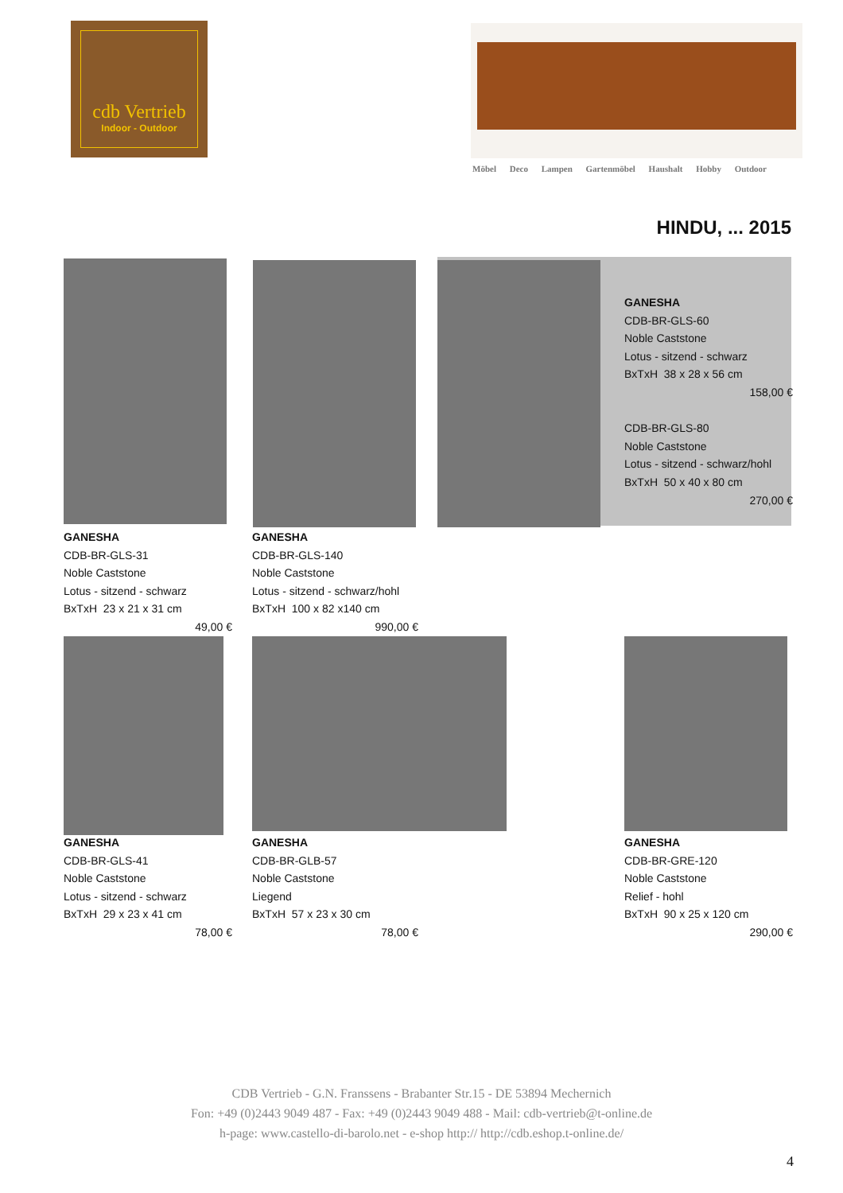cdb Vertrieb
Indoor - Outdoor
Möbel Deco Lampen Gartenmöbel Haushalt Hobby Outdoor
HINDU, ... 2015
GANESHA
CDB-BR-GLS-60
Noble Caststone
Lotus - sitzend - schwarz
BxTxH 38 x 28 x 56 cm
158,00 €
CDB-BR-GLS-80
Noble Caststone
Lotus - sitzend - schwarz/hohl
BxTxH 50 x 40 x 80 cm
270,00 €
GANESHA
CDB-BR-GLS-31
Noble Caststone
Lotus - sitzend - schwarz
BxTxH 23 x 21 x 31 cm
49,00 €
GANESHA
CDB-BR-GLS-140
Noble Caststone
Lotus - sitzend - schwarz/hohl
BxTxH 100 x 82 x140 cm
990,00 €
GANESHA
CDB-BR-GLS-41
Noble Caststone
Lotus - sitzend - schwarz
BxTxH 29 x 23 x 41 cm
78,00 €
GANESHA
CDB-BR-GLB-57
Noble Caststone
Liegend
BxTxH 57 x 23 x 30 cm
78,00 €
GANESHA
CDB-BR-GRE-120
Noble Caststone
Relief - hohl
BxTxH 90 x 25 x 120 cm
290,00 €
CDB Vertrieb - G.N. Franssens - Brabanter Str.15 - DE 53894 Mechernich
Fon: +49 (0)2443 9049 487 - Fax: +49 (0)2443 9049 488 - Mail: cdb-vertrieb@t-online.de
h-page: www.castello-di-barolo.net - e-shop http:// http://cdb.eshop.t-online.de/
4